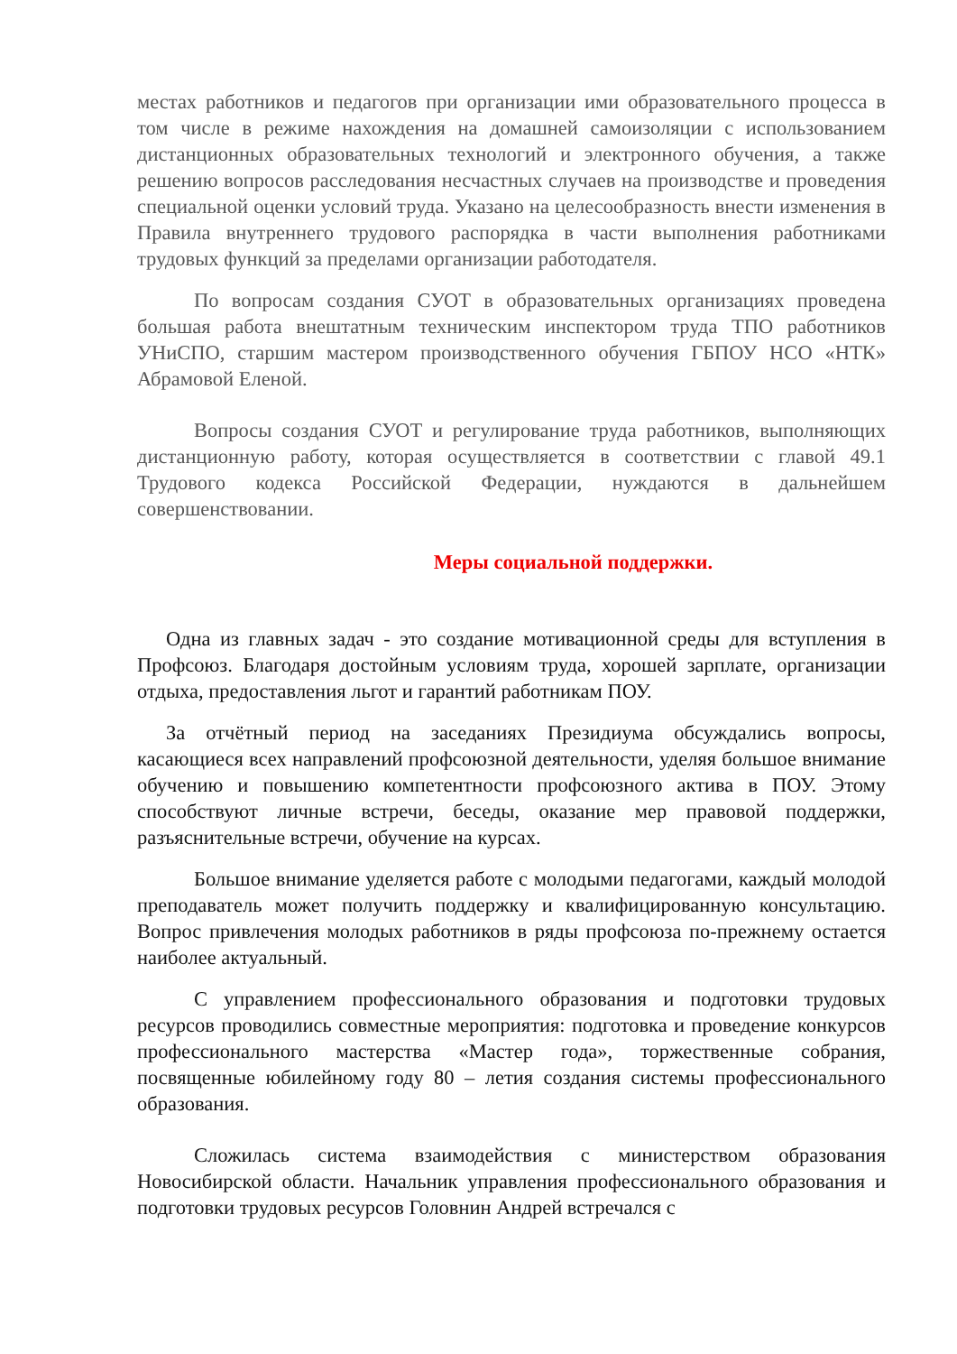местах работников и педагогов при организации ими образовательного процесса в том числе в режиме нахождения на домашней самоизоляции с использованием дистанционных образовательных технологий и электронного обучения, а также решению вопросов расследования несчастных случаев на производстве и проведения специальной оценки условий труда. Указано на целесообразность внести изменения в Правила внутреннего трудового распорядка в части выполнения работниками трудовых функций за пределами организации работодателя.
По вопросам создания СУОТ в образовательных организациях проведена большая работа внештатным техническим инспектором труда ТПО работников УНиСПО, старшим мастером производственного обучения ГБПОУ НСО «НТК» Абрамовой Еленой.
Вопросы создания СУОТ и регулирование труда работников, выполняющих дистанционную работу, которая осуществляется в соответствии с главой 49.1 Трудового кодекса Российской Федерации, нуждаются в дальнейшем совершенствовании.
Меры социальной поддержки.
Одна из главных задач - это создание мотивационной среды для вступления в Профсоюз. Благодаря достойным условиям труда, хорошей зарплате, организации отдыха, предоставления льгот и гарантий работникам ПОУ.
За отчётный период на заседаниях Президиума обсуждались вопросы, касающиеся всех направлений профсоюзной деятельности, уделяя большое внимание обучению и повышению компетентности профсоюзного актива в ПОУ. Этому способствуют личные встречи, беседы, оказание мер правовой поддержки, разъяснительные встречи, обучение на курсах.
Большое внимание уделяется работе с молодыми педагогами, каждый молодой преподаватель может получить поддержку и квалифицированную консультацию. Вопрос привлечения молодых работников в ряды профсоюза по-прежнему остается наиболее актуальный.
С управлением профессионального образования и подготовки трудовых ресурсов проводились совместные мероприятия: подготовка и проведение конкурсов профессионального мастерства «Мастер года», торжественные собрания, посвященные юбилейному году 80 – летия создания системы профессионального образования.
Сложилась система взаимодействия с министерством образования Новосибирской области. Начальник управления профессионального образования и подготовки трудовых ресурсов Головнин Андрей встречался с